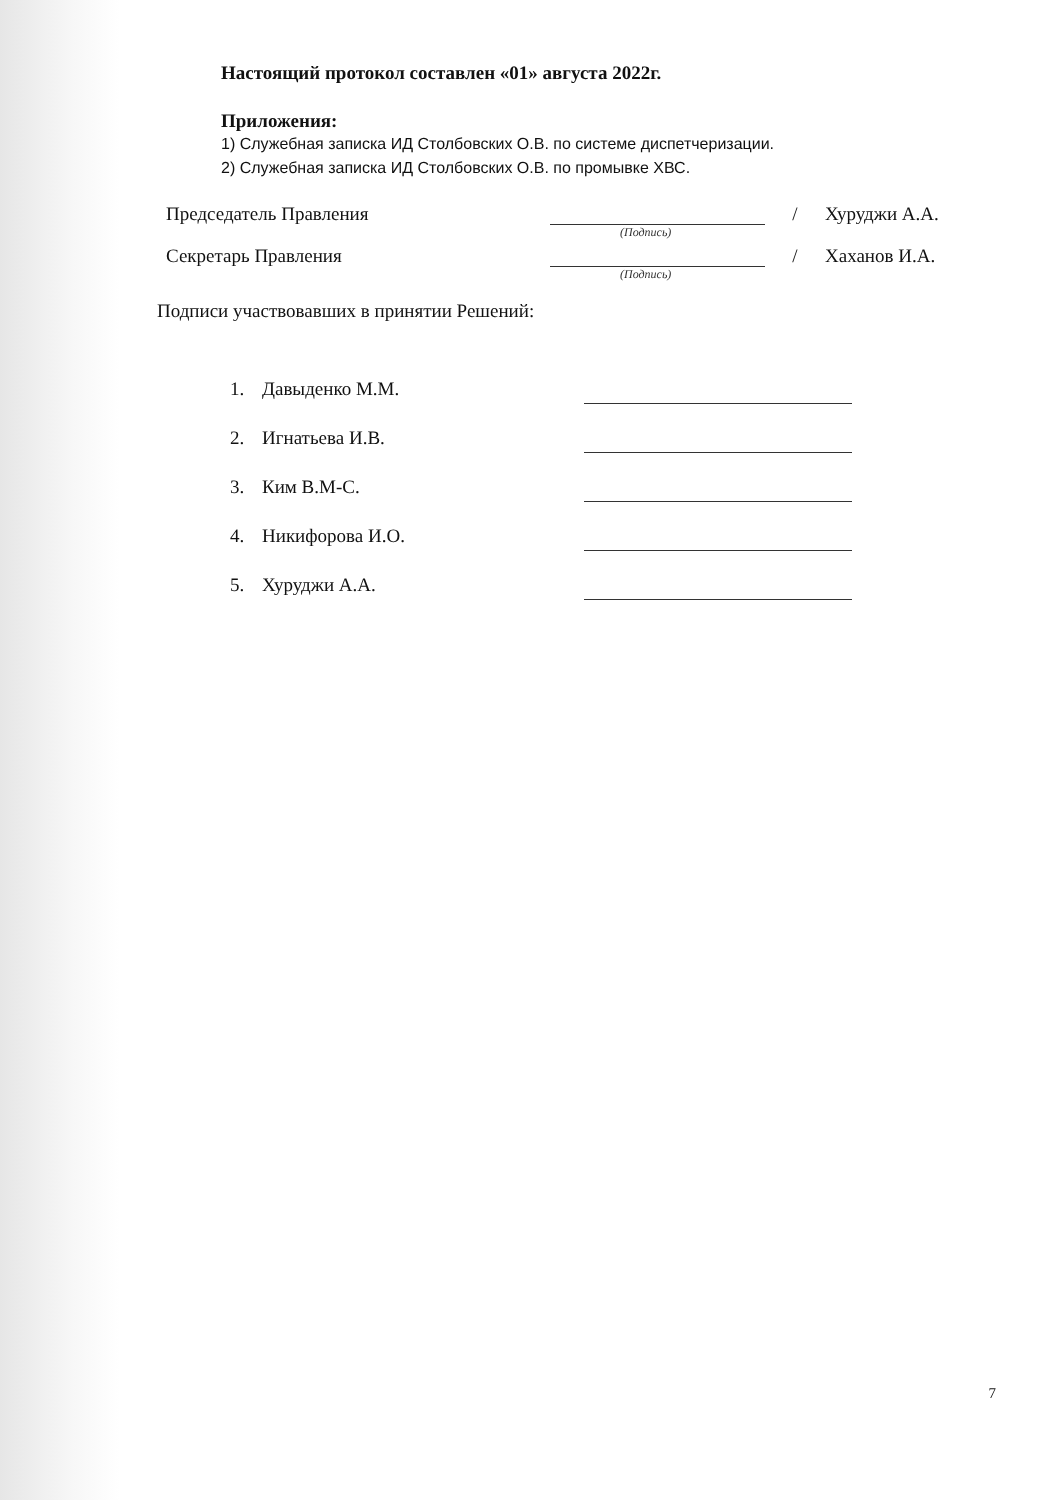Настоящий протокол составлен «01» августа 2022г.
Приложения:
1) Служебная записка ИД Столбовских О.В. по системе диспетчеризации.
2) Служебная записка ИД Столбовских О.В. по промывке ХВС.
Председатель Правления / Хуруджи А.А.
(Подпись)
Секретарь Правления / Хаханов И.А.
(Подпись)
Подписи участвовавших в принятии Решений:
1. Давыденко М.М.
2. Игнатьева И.В.
3. Ким В.М-С.
4. Никифорова И.О.
5. Хуруджи А.А.
7